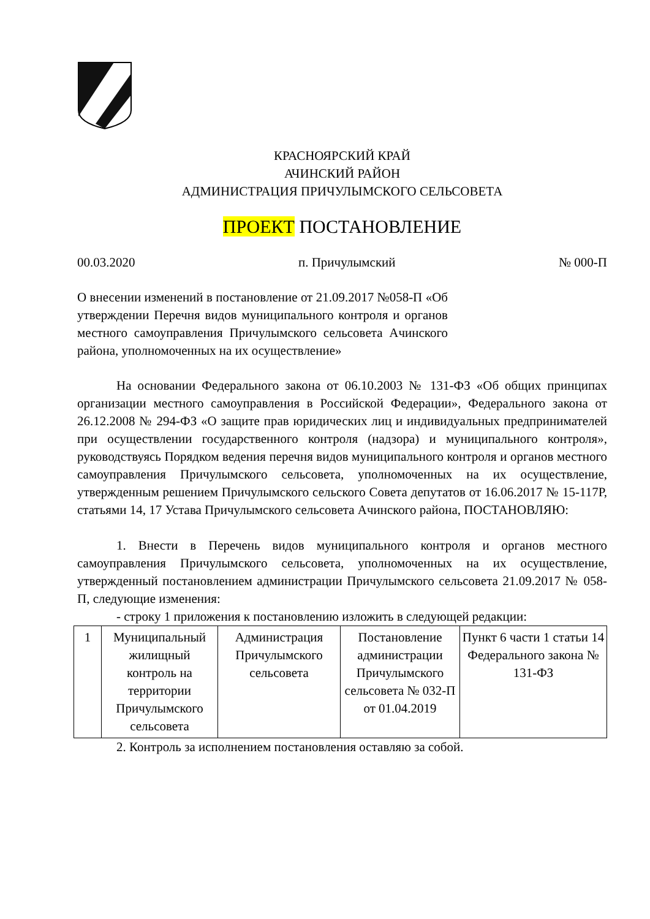КРАСНОЯРСКИЙ КРАЙ
АЧИНСКИЙ РАЙОН
АДМИНИСТРАЦИЯ ПРИЧУЛЫМСКОГО СЕЛЬСОВЕТА
ПРОЕКТ ПОСТАНОВЛЕНИЕ
00.03.2020 п. Причулымский № 000-П
О внесении изменений в постановление от 21.09.2017 №058-П «Об утверждении Перечня видов муниципального контроля и органов местного самоуправления Причулымского сельсовета Ачинского района, уполномоченных на их осуществление»
На основании Федерального закона от 06.10.2003 № 131-ФЗ «Об общих принципах организации местного самоуправления в Российской Федерации», Федерального закона от 26.12.2008 № 294-ФЗ «О защите прав юридических лиц и индивидуальных предпринимателей при осуществлении государственного контроля (надзора) и муниципального контроля», руководствуясь Порядком ведения перечня видов муниципального контроля и органов местного самоуправления Причулымского сельсовета, уполномоченных на их осуществление, утвержденным решением Причулымского сельского Совета депутатов от 16.06.2017 № 15-117Р, статьями 14, 17 Устава Причулымского сельсовета Ачинского района, ПОСТАНОВЛЯЮ:
1. Внести в Перечень видов муниципального контроля и органов местного самоуправления Причулымского сельсовета, уполномоченных на их осуществление, утвержденный постановлением администрации Причулымского сельсовета 21.09.2017 № 058-П, следующие изменения:
- строку 1 приложения к постановлению изложить в следующей редакции:
| 1 | Муниципальный жилищный контроль на территории Причулымского сельсовета | Администрация Причулымского сельсовета | Постановление администрации Причулымского сельсовета № 032-П от 01.04.2019 | Пункт 6 части 1 статьи 14 Федерального закона № 131-ФЗ |
2. Контроль за исполнением постановления оставляю за собой.